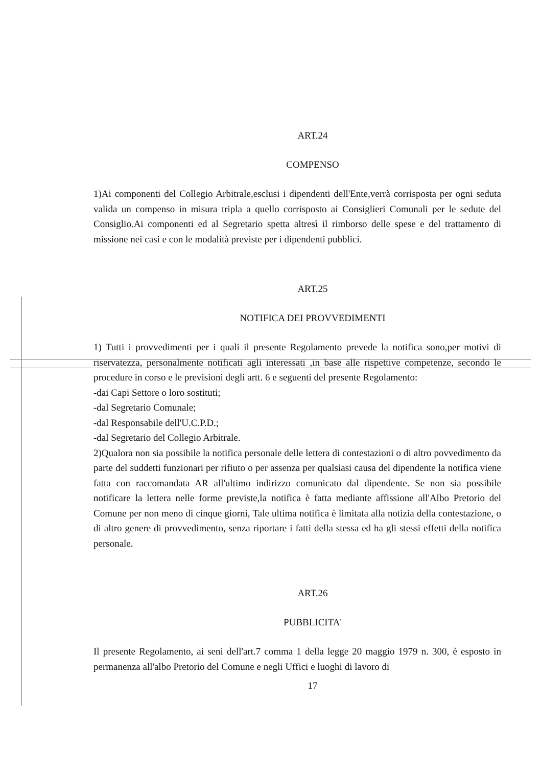ART.24
COMPENSO
1)Ai componenti del Collegio Arbitrale,esclusi i dipendenti dell'Ente,verrà corrisposta per ogni seduta valida un compenso in misura tripla a quello corrisposto ai Consiglieri Comunali per le sedute del Consiglio.Ai componenti ed al Segretario spetta altresì il rimborso delle spese e del trattamento di missione nei casi e con le modalità previste per i dipendenti pubblici.
ART.25
NOTIFICA DEI PROVVEDIMENTI
1) Tutti i provvedimenti per i quali il presente Regolamento prevede la notifica sono,per motivi di riservatezza, personalmente notificati agli interessati ,in base alle rispettive competenze, secondo le procedure in corso e le previsioni degli artt. 6 e seguenti del presente Regolamento:
-dai Capi Settore o loro sostituti;
-dal Segretario Comunale;
-dal Responsabile dell'U.C.P.D.;
-dal Segretario del Collegio Arbitrale.
2)Qualora non sia possibile la notifica personale delle lettera di contestazioni o di altro povvedimento da parte del suddetti funzionari per rifiuto o per assenza per qualsiasi causa del dipendente la notifica viene fatta con raccomandata AR all'ultimo indirizzo comunicato dal dipendente. Se non sia possibile notificare la lettera nelle forme previste,la notifica è fatta mediante affissione all'Albo Pretorio del Comune per non meno di cinque giorni, Tale ultima notifica è limitata alla notizia della contestazione, o di altro genere di provvedimento, senza riportare i fatti della stessa ed ha gli stessi effetti della notifica personale.
ART.26
PUBBLICITA'
Il presente Regolamento, ai seni dell'art.7 comma 1 della legge 20 maggio 1979 n. 300, è esposto in permanenza all'albo Pretorio del Comune e negli Uffici e luoghi di lavoro di
17